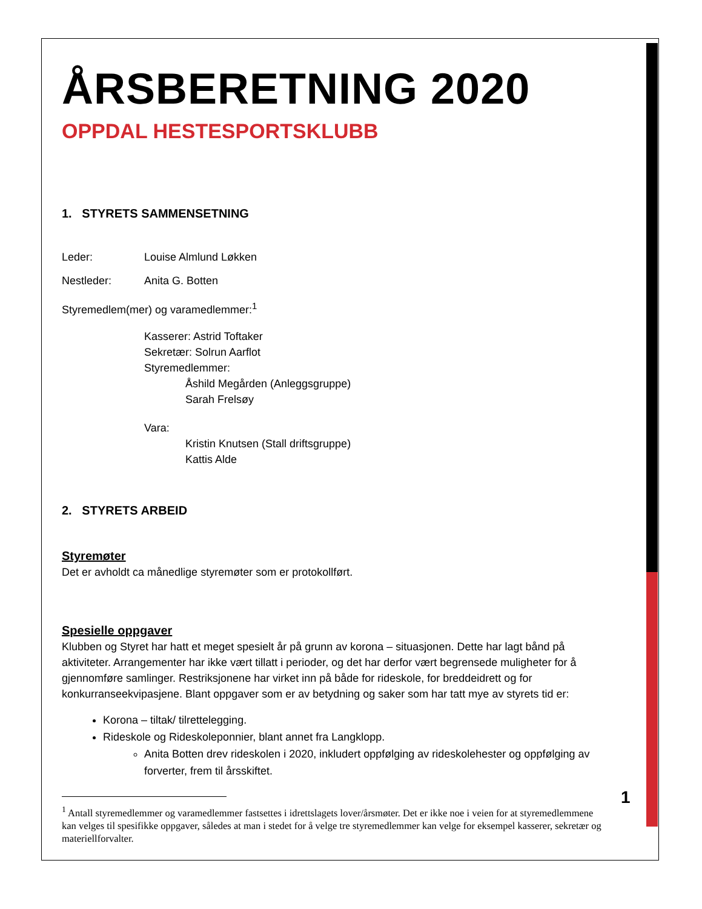ÅRSBERETNING 2020
OPPDAL HESTESPORTSKLUBB
1. STYRETS SAMMENSETNING
Leder: Louise Almlund Løkken
Nestleder: Anita G. Botten
Styremedlem(mer) og varamedlemmer:<sup>1</sup>
Kasserer: Astrid Toftaker
Sekretær: Solrun Aarflot
Styremedlemmer:
Åshild Megården (Anleggsgruppe)
Sarah Frelsøy
Vara:
Kristin Knutsen (Stall driftsgruppe)
Kattis Alde
2. STYRETS ARBEID
Styremøter
Det er avholdt ca månedlige styremøter som er protokollført.
Spesielle oppgaver
Klubben og Styret har hatt et meget spesielt år på grunn av korona – situasjonen. Dette har lagt bånd på aktiviteter. Arrangementer har ikke vært tillatt i perioder, og det har derfor vært begrensede muligheter for å gjennomføre samlinger. Restriksjonene har virket inn på både for rideskole, for breddeidrett og for konkurranseekvipasjene. Blant oppgaver som er av betydning og saker som har tatt mye av styrets tid er:
Korona – tiltak/ tilrettelegging.
Rideskole og Rideskoleponnier, blant annet fra Langklopp.
Anita Botten drev rideskolen i 2020, inkludert oppfølging av rideskolehester og oppfølging av forverter, frem til årsskiftet.
<sup>1</sup> Antall styremedlemmer og varamedlemmer fastsettes i idrettslagets lover/årsmøter. Det er ikke noe i veien for at styremedlemmene kan velges til spesifikke oppgaver, således at man i stedet for å velge tre styremedlemmer kan velge for eksempel kasserer, sekretær og materiellforvalter.
1